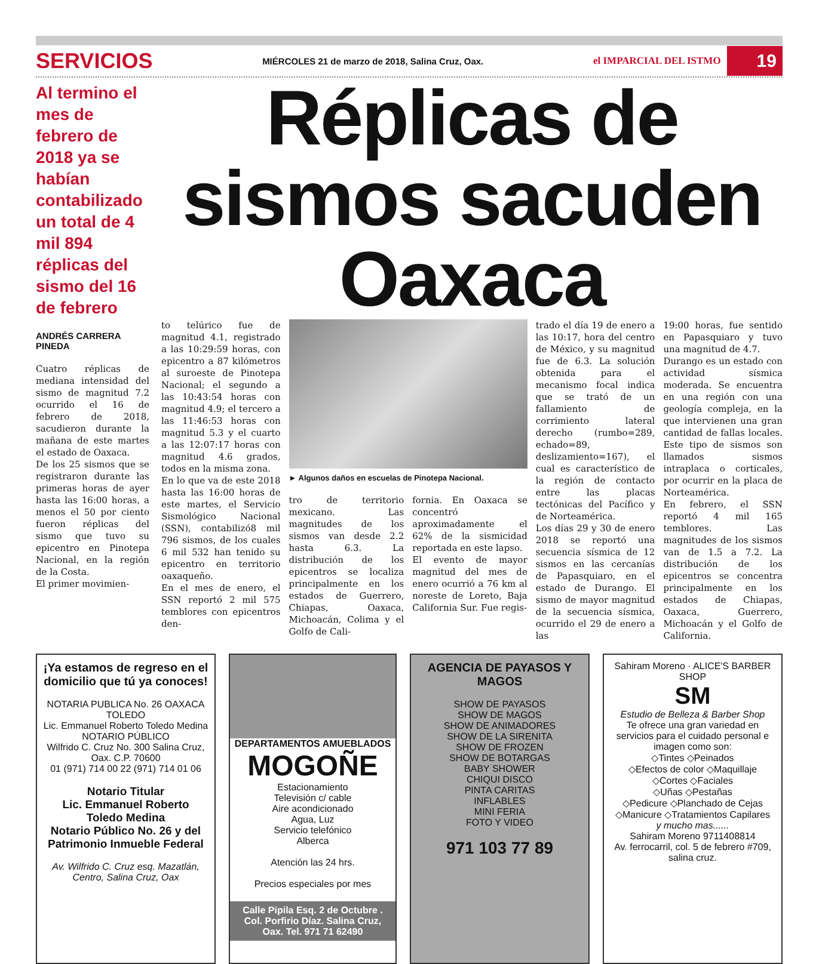SERVICIOS
MIÉRCOLES 21 de marzo de 2018, Salina Cruz, Oax.
el IMPARCIAL DEL ISTMO
19
Al termino el mes de febrero de 2018 ya se habían contabilizado un total de 4 mil 894 réplicas del sismo del 16 de febrero
ANDRÉS CARRERA PINEDA
Cuatro réplicas de mediana intensidad del sismo de magnitud 7.2 ocurrido el 16 de febrero de 2018, sacudieron durante la mañana de este martes el estado de Oaxaca.
De los 25 sismos que se registraron durante las primeras horas de ayer hasta las 16:00 horas, a menos el 50 por ciento fueron réplicas del sismo que tuvo su epicentro en Pinotepa Nacional, en la región de la Costa.
El primer movimien-
Réplicas de sismos sacuden Oaxaca
to telúrico fue de magnitud 4.1, registrado a las 10:29:59 horas, con epicentro a 87 kilómetros al suroeste de Pinotepa Nacional; el segundo a las 10:43:54 horas con magnitud 4.9; el tercero a las 11:46:53 horas con magnitud 5.3 y el cuarto a las 12:07:17 horas con magnitud 4.6 grados, todos en la misma zona.
En lo que va de este 2018 hasta las 16:00 horas de este martes, el Servicio Sismológico Nacional (SSN), contabilizó8 mil 796 sismos, de los cuales 6 mil 532 han tenido su epicentro en territorio oaxaqueño.
En el mes de enero, el SSN reportó 2 mil 575 temblores con epicentros den-
► Algunos daños en escuelas de Pinotepa Nacional.
tro de territorio mexicano. Las magnitudes de los sismos van desde 2.2 hasta 6.3. La distribución de los epicentros se localiza principalmente en los estados de Guerrero, Chiapas, Oaxaca, Michoacán, Colima y el Golfo de Cali-
fornia. En Oaxaca se concentró aproximadamente el 62% de la sismicidad reportada en este lapso.
El evento de mayor magnitud del mes de enero ocurrió a 76 km al noreste de Loreto, Baja California Sur. Fue regis-
trado el día 19 de enero a las 10:17, hora del centro de México, y su magnitud fue de 6.3. La solución obtenida para el mecanismo focal indica que se trató de un fallamiento de corrimiento lateral derecho (rumbo=289, echado=89, deslizamiento=167), el cual es característico de la región de contacto entre las placas tectónicas del Pacífico y de Norteamérica.
Los días 29 y 30 de enero 2018 se reportó una secuencia sísmica de 12 sismos en las cercanías de Papasquiaro, en el estado de Durango. El sismo de mayor magnitud de la secuencia sísmica, ocurrido el 29 de enero a las
19:00 horas, fue sentido en Papasquiaro y tuvo una magnitud de 4.7.
Durango es un estado con actividad sísmica moderada. Se encuentra en una región con una geología compleja, en la que intervienen una gran cantidad de fallas locales. Este tipo de sismos son llamados sismos intraplaca o corticales, por ocurrir en la placa de Norteamérica.
En febrero, el SSN reportó 4 mil 165 temblores. Las magnitudes de los sismos van de 1.5 a 7.2. La distribución de los epicentros se concentra principalmente en los estados de Chiapas, Oaxaca, Guerrero, Michoacán y el Golfo de California.
¡Ya estamos de regreso en el domicilio que tú ya conoces!
NOTARIA PUBLICA No. 26 OAXACA
TOLEDO
Lic. Emmanuel Roberto Toledo Medina
NOTARIO PÚBLICO
Wilfrido C. Cruz No. 300 Salina Cruz, Oax. C.P. 70600
01 (971) 714 00 22 (971) 714 01 06
Notario Titular
Lic. Emmanuel Roberto
Toledo Medina
Notario Público No. 26 y del Patrimonio Inmueble Federal
Av. Wilfrido C. Cruz esq. Mazatlán, Centro, Salina Cruz, Oax
DEPARTAMENTOS AMUEBLADOS
MOGOÑE
Estacionamiento
Televisión c/ cable
Aire acondicionado
Agua, Luz
Servicio telefónico
Alberca
Atención las 24 hrs.
Precios especiales por mes
Calle Pipila Esq. 2 de Octubre . Col. Porfirio Díaz. Salina Cruz, Oax. Tel. 971 71 62490
AGENCIA DE PAYASOS Y MAGOS
SHOW DE PAYASOS
SHOW DE MAGOS
SHOW DE ANIMADORES
SHOW DE LA SIRENITA
SHOW DE FROZEN
SHOW DE BOTARGAS
BABY SHOWER
CHIQUI DISCO
PINTA CARITAS
INFLABLES
MINI FERIA
FOTO Y VIDEO
971 103 77 89
Sahiram Moreno · ALICE'S BARBER SHOP
SM
Estudio de Belleza & Barber Shop
Te ofrece una gran variedad en servicios para el cuidado personal e imagen como son:
◇Tintes ◇Peinados
◇Efectos de color ◇Maquillaje
◇Cortes ◇Faciales
◇Uñas ◇Pestañas
◇Pedicure ◇Planchado de Cejas
◇Manicure ◇Tratamientos Capilares
y mucho mas......
Sahiram Moreno 9711408814
Av. ferrocarril, col. 5 de febrero #709, salina cruz.